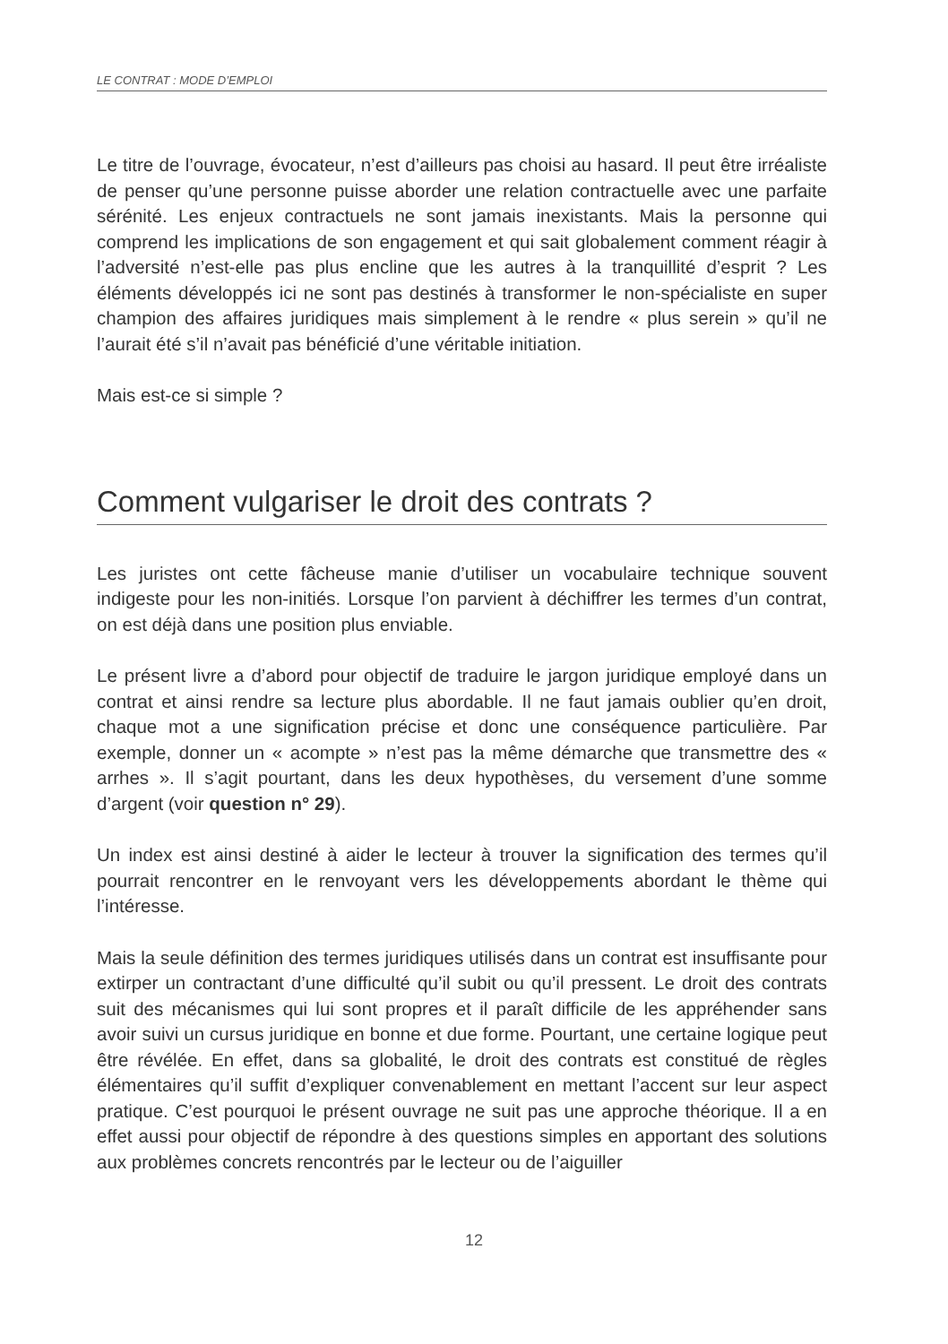LE CONTRAT : MODE D’EMPLOI
Le titre de l’ouvrage, évocateur, n’est d’ailleurs pas choisi au hasard. Il peut être irréaliste de penser qu’une personne puisse aborder une relation contractuelle avec une parfaite sérénité. Les enjeux contractuels ne sont jamais inexistants. Mais la personne qui comprend les implications de son engagement et qui sait globalement comment réagir à l’adversité n’est-elle pas plus encline que les autres à la tranquillité d’esprit ? Les éléments développés ici ne sont pas destinés à transformer le non-spécialiste en super champion des affaires juridiques mais simplement à le rendre « plus serein » qu’il ne l’aurait été s’il n’avait pas bénéficié d’une véritable initiation.
Mais est-ce si simple ?
Comment vulgariser le droit des contrats ?
Les juristes ont cette fâcheuse manie d’utiliser un vocabulaire technique souvent indigeste pour les non-initiés. Lorsque l’on parvient à déchiffrer les termes d’un contrat, on est déjà dans une position plus enviable.
Le présent livre a d’abord pour objectif de traduire le jargon juridique employé dans un contrat et ainsi rendre sa lecture plus abordable. Il ne faut jamais oublier qu’en droit, chaque mot a une signification précise et donc une conséquence particulière. Par exemple, donner un « acompte » n’est pas la même démarche que transmettre des « arrhes ». Il s’agit pourtant, dans les deux hypothèses, du versement d’une somme d’argent (voir question n° 29).
Un index est ainsi destiné à aider le lecteur à trouver la signification des termes qu’il pourrait rencontrer en le renvoyant vers les développements abordant le thème qui l’intéresse.
Mais la seule définition des termes juridiques utilisés dans un contrat est insuffisante pour extirper un contractant d’une difficulté qu’il subit ou qu’il pressent. Le droit des contrats suit des mécanismes qui lui sont propres et il paraît difficile de les appréhender sans avoir suivi un cursus juridique en bonne et due forme. Pourtant, une certaine logique peut être révélée. En effet, dans sa globalité, le droit des contrats est constitué de règles élémentaires qu’il suffit d’expliquer convenablement en mettant l’accent sur leur aspect pratique. C’est pourquoi le présent ouvrage ne suit pas une approche théorique. Il a en effet aussi pour objectif de répondre à des questions simples en apportant des solutions aux problèmes concrets rencontrés par le lecteur ou de l’aiguiller
12